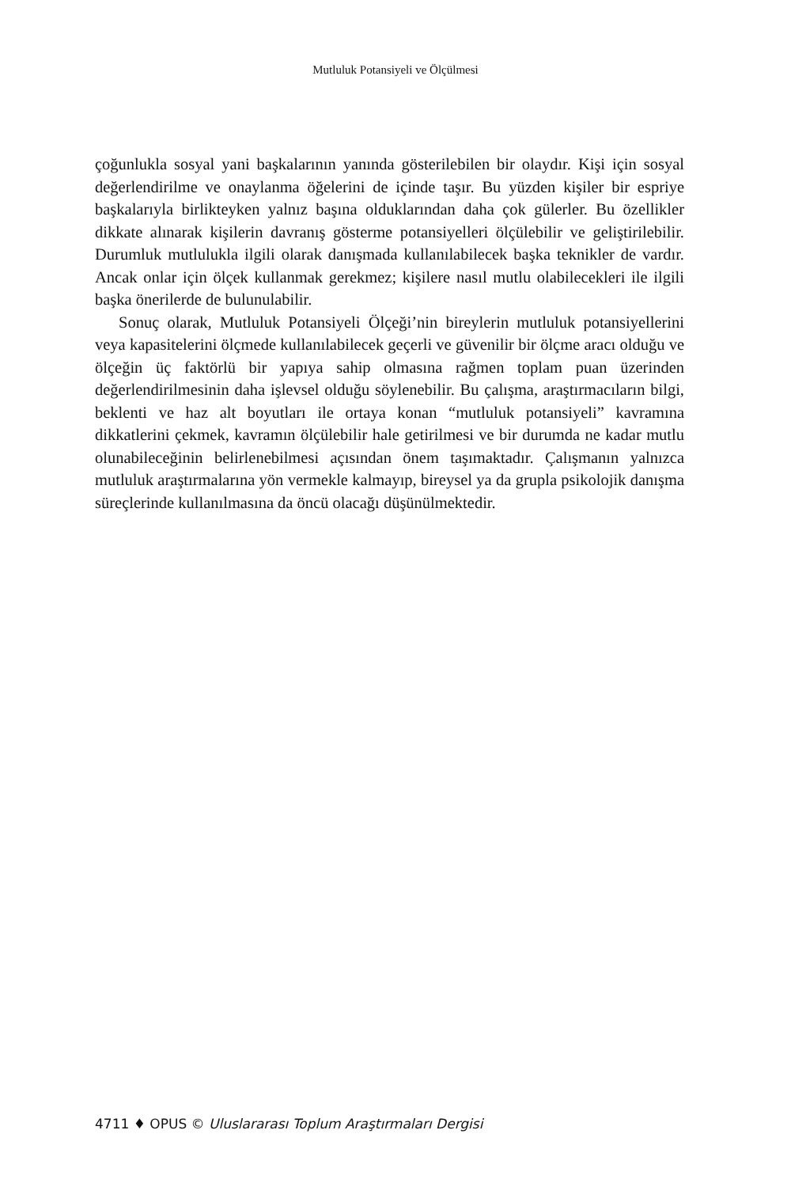Mutluluk Potansiyeli ve Ölçülmesi
çoğunlukla sosyal yani başkalarının yanında gösterilebilen bir olaydır. Kişi için sosyal değerlendirilme ve onaylanma öğelerini de içinde taşır. Bu yüzden kişiler bir espriye başkalarıyla birlikteyken yalnız başına olduklarından daha çok gülerler. Bu özellikler dikkate alınarak kişilerin davranış gösterme potansiyelleri ölçülebilir ve geliştirilebilir. Durumluk mutlulukla ilgili olarak danışmada kullanılabilecek başka teknikler de vardır. Ancak onlar için ölçek kullanmak gerekmez; kişilere nasıl mutlu olabilecekleri ile ilgili başka önerilerde de bulunulabilir.
Sonuç olarak, Mutluluk Potansiyeli Ölçeği’nin bireylerin mutluluk potansiyellerini veya kapasitelerini ölçmede kullanılabilecek geçerli ve güvenilir bir ölçme aracı olduğu ve ölçeğin üç faktörlü bir yapıya sahip olmasına rağmen toplam puan üzerinden değerlendirilmesinin daha işlevsel olduğu söylenebilir. Bu çalışma, araştırmacıların bilgi, beklenti ve haz alt boyutları ile ortaya konan “mutluluk potansiyeli” kavramına dikkatlerini çekmek, kavramın ölçülebilir hale getirilmesi ve bir durumda ne kadar mutlu olunabileceğinin belirlenebilmesi açısından önem taşımaktadır. Çalışmanın yalnızca mutluluk araştırmalarına yön vermekle kalmayıp, bireysel ya da grupla psikolojik danışma süreçlerinde kullanılmasına da öncü olacağı düşünülmektedir.
4711 ♦ OPUS © Uluslararası Toplum Araştırmaları Dergisi